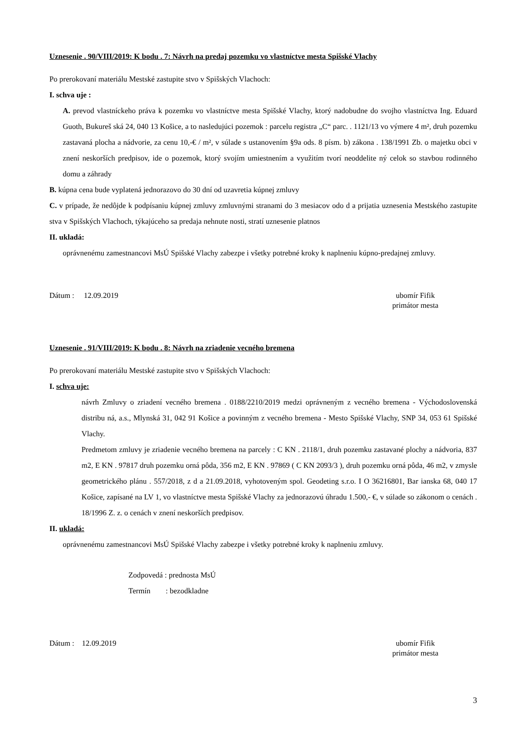Uznesenie . 90/VIII/2019: K bodu . 7: Návrh na predaj pozemku vo vlastníctve mesta Spišské Vlachy
Po prerokovaní materiálu Mestské zastupite stvo v Spišských Vlachoch:
I. schva uje :
A. prevod vlastníckeho práva k pozemku vo vlastníctve mesta Spišské Vlachy, ktorý nadobudne do svojho vlastníctva Ing. Eduard Guoth, Bukureš ská 24, 040 13 Košice, a to nasledujúci pozemok : parcelu registra „C“ parc. . 1121/13 vo výmere 4 m², druh pozemku zastavaná plocha a nádvorie, za cenu 10,-€ / m², v súlade s ustanovením §9a ods. 8 písm. b) zákona . 138/1991 Zb. o majetku obci v znení neskorších predpisov, ide o pozemok, ktorý svojím umiestnením a využitím tvorí neoddelite ný celok so stavbou rodinného domu a záhrady
B. kúpna cena bude vyplatená jednorazovo do 30 dní od uzavretia kúpnej zmluvy
C. v prípade, že nedôjde k podpísaniu kúpnej zmluvy zmluvnými stranami do 3 mesiacov odo d a prijatia uznesenia Mestského zastupite stva v Spišských Vlachoch, týkajúceho sa predaja nehnute nosti, stratí uznesenie platnos
II. ukladá:
oprávnenému zamestnancovi MsÚ Spišské Vlachy zabezpe i všetky potrebné kroky k naplneniu kúpno-predajnej zmluvy.
Dátum : 12.09.2019 ubomír Fifik
primátor mesta
Uznesenie . 91/VIII/2019: K bodu . 8: Návrh na zriadenie vecného bremena
Po prerokovaní materiálu Mestské zastupite stvo v Spišských Vlachoch:
I. schva uje:
návrh Zmluvy o zriadení vecného bremena . 0188/2210/2019 medzi oprávneným z vecného bremena - Východoslovenská distribu ná, a.s., Mlynská 31, 042 91 Košice a povinným z vecného bremena - Mesto Spišské Vlachy, SNP 34, 053 61 Spišské Vlachy.
Predmetom zmluvy je zriadenie vecného bremena na parcely : C KN . 2118/1, druh pozemku zastavané plochy a nádvoria, 837 m2, E KN . 97817 druh pozemku orná pôda, 356 m2, E KN . 97869 ( C KN 2093/3 ), druh pozemku orná pôda, 46 m2, v zmysle geometrického plánu . 557/2018, z d a 21.09.2018, vyhotoveným spol. Geodeting s.r.o. I O 36216801, Bar ianska 68, 040 17 Košice, zapísané na LV 1, vo vlastníctve mesta Spišské Vlachy za jednorazovú úhradu 1.500,- €, v súlade so zákonom o cenách . 18/1996 Z. z. o cenách v znení neskorších predpisov.
II. ukladá:
oprávnenému zamestnancovi MsÚ Spišské Vlachy zabezpe i všetky potrebné kroky k naplneniu zmluvy.
Zodpovedá : prednosta MsÚ
Termín : bezodkladne
Dátum : 12.09.2019 ubomír Fifik
primátor mesta
3